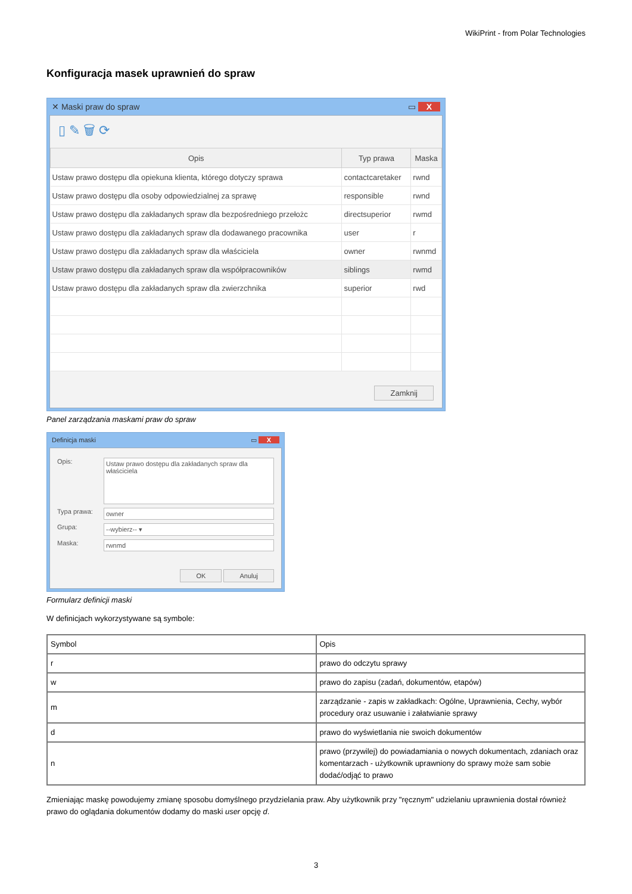WikiPrint - from Polar Technologies
Konfiguracja masek uprawnień do spraw
✕ Maski praw do spraw ▭ X
▯ ✎ 🗑 ⟳
| Opis | Typ prawa | Maska |
| --- | --- | --- |
| Ustaw prawo dostępu dla opiekuna klienta, którego dotyczy sprawa | contactcaretaker | rwnd |
| Ustaw prawo dostępu dla osoby odpowiedzialnej za sprawę | responsible | rwnd |
| Ustaw prawo dostępu dla zakładanych spraw dla bezpośredniego przełożc | directsuperior | rwmd |
| Ustaw prawo dostępu dla zakładanych spraw dla dodawanego pracownika | user | r |
| Ustaw prawo dostępu dla zakładanych spraw dla właściciela | owner | rwnmd |
| Ustaw prawo dostępu dla zakładanych spraw dla współpracowników | siblings | rwmd |
| Ustaw prawo dostępu dla zakładanych spraw dla zwierzchnika | superior | rwd |
Zamknij
Panel zarządzania maskami praw do spraw
Definicja maski ▭ X
Opis:
Ustaw prawo dostępu dla zakładanych spraw dla właściciela
Typa prawa:
owner
Grupa:
--wybierz-- ▾
Maska:
rwnmd
OK Anuluj
Formularz definicji maski
W definicjach wykorzystywane są symbole:
| Symbol | Opis |
| --- | --- |
| r | prawo do odczytu sprawy |
| w | prawo do zapisu (zadań, dokumentów, etapów) |
| m | zarządzanie - zapis w zakładkach: Ogólne, Uprawnienia, Cechy, wybór procedury oraz usuwanie i załatwianie sprawy |
| d | prawo do wyświetlania nie swoich dokumentów |
| n | prawo (przywilej) do powiadamiania o nowych dokumentach, zdaniach oraz komentarzach - użytkownik uprawniony do sprawy może sam sobie dodać/odjąć to prawo |
Zmieniając maskę powodujemy zmianę sposobu domyślnego przydzielania praw. Aby użytkownik przy "ręcznym" udzielaniu uprawnienia dostał również prawo do oglądania dokumentów dodamy do maski user opcję d.
3